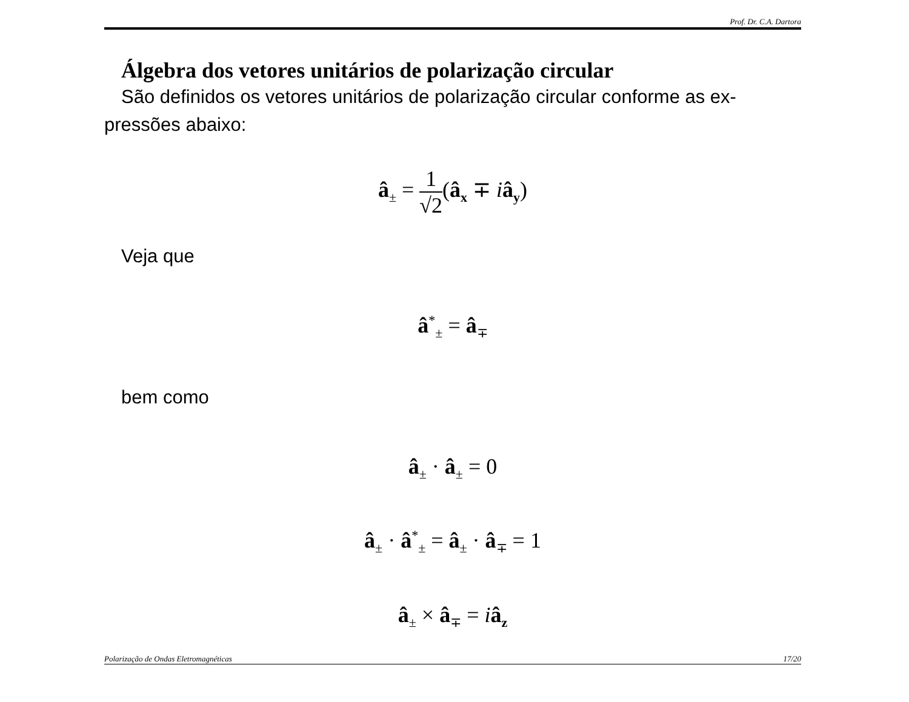Prof. Dr. C.A. Dartora
Álgebra dos vetores unitários de polarização circular
São definidos os vetores unitários de polarização circular conforme as ex-pressões abaixo:
â<sub>±</sub> = 1 √2(â<sub>x</sub> ∓ iâ<sub>y</sub>)
Veja que
â<sup>*</sup><sub>±</sub> = â<sub>∓</sub>
bem como
â<sub>±</sub> · â<sub>±</sub> = 0
â<sub>±</sub> · â<sup>*</sup><sub>±</sub> = â<sub>±</sub> · â<sub>∓</sub> = 1
â<sub>±</sub> × â<sub>∓</sub> = iâ<sub>z</sub>
Polarização de Ondas Eletromagnéticas 17/20